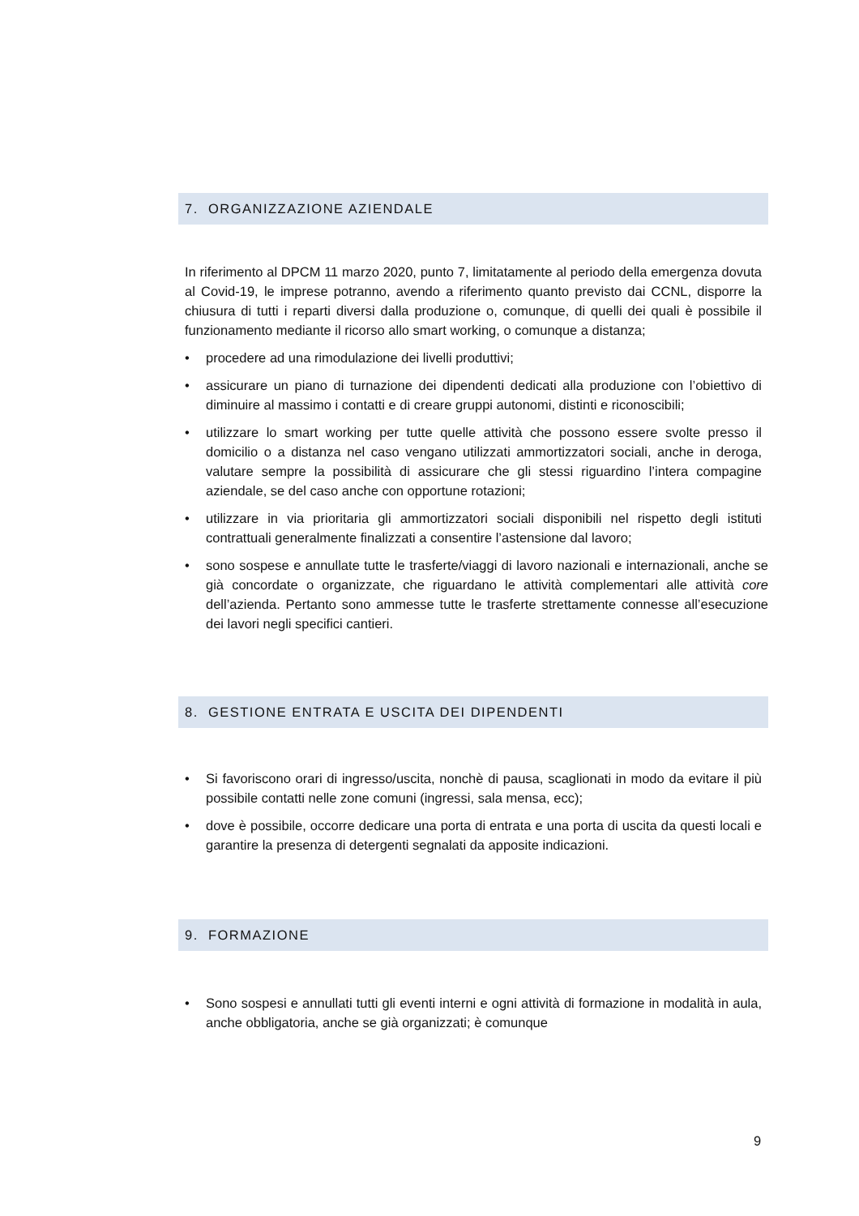7. ORGANIZZAZIONE AZIENDALE
In riferimento al DPCM 11 marzo 2020, punto 7, limitatamente al periodo della emergenza dovuta al Covid-19, le imprese potranno, avendo a riferimento quanto previsto dai CCNL, disporre la chiusura di tutti i reparti diversi dalla produzione o, comunque, di quelli dei quali è possibile il funzionamento mediante il ricorso allo smart working, o comunque a distanza;
• procedere ad una rimodulazione dei livelli produttivi;
• assicurare un piano di turnazione dei dipendenti dedicati alla produzione con l’obiettivo di diminuire al massimo i contatti e di creare gruppi autonomi, distinti e riconoscibili;
• utilizzare lo smart working per tutte quelle attività che possono essere svolte presso il domicilio o a distanza nel caso vengano utilizzati ammortizzatori sociali, anche in deroga, valutare sempre la possibilità di assicurare che gli stessi riguardino l’intera compagine aziendale, se del caso anche con opportune rotazioni;
• utilizzare in via prioritaria gli ammortizzatori sociali disponibili nel rispetto degli istituti contrattuali generalmente finalizzati a consentire l’astensione dal lavoro;
• sono sospese e annullate tutte le trasferte/viaggi di lavoro nazionali e internazionali, anche se già concordate o organizzate, che riguardano le attività complementari alle attività core dell’azienda. Pertanto sono ammesse tutte le trasferte strettamente connesse all’esecuzione dei lavori negli specifici cantieri.
8. GESTIONE ENTRATA E USCITA DEI DIPENDENTI
• Si favoriscono orari di ingresso/uscita, nonchè di pausa, scaglionati in modo da evitare il più possibile contatti nelle zone comuni (ingressi, sala mensa, ecc);
• dove è possibile, occorre dedicare una porta di entrata e una porta di uscita da questi locali e garantire la presenza di detergenti segnalati da apposite indicazioni.
9. FORMAZIONE
• Sono sospesi e annullati tutti gli eventi interni e ogni attività di formazione in modalità in aula, anche obbligatoria, anche se già organizzati; è comunque
9